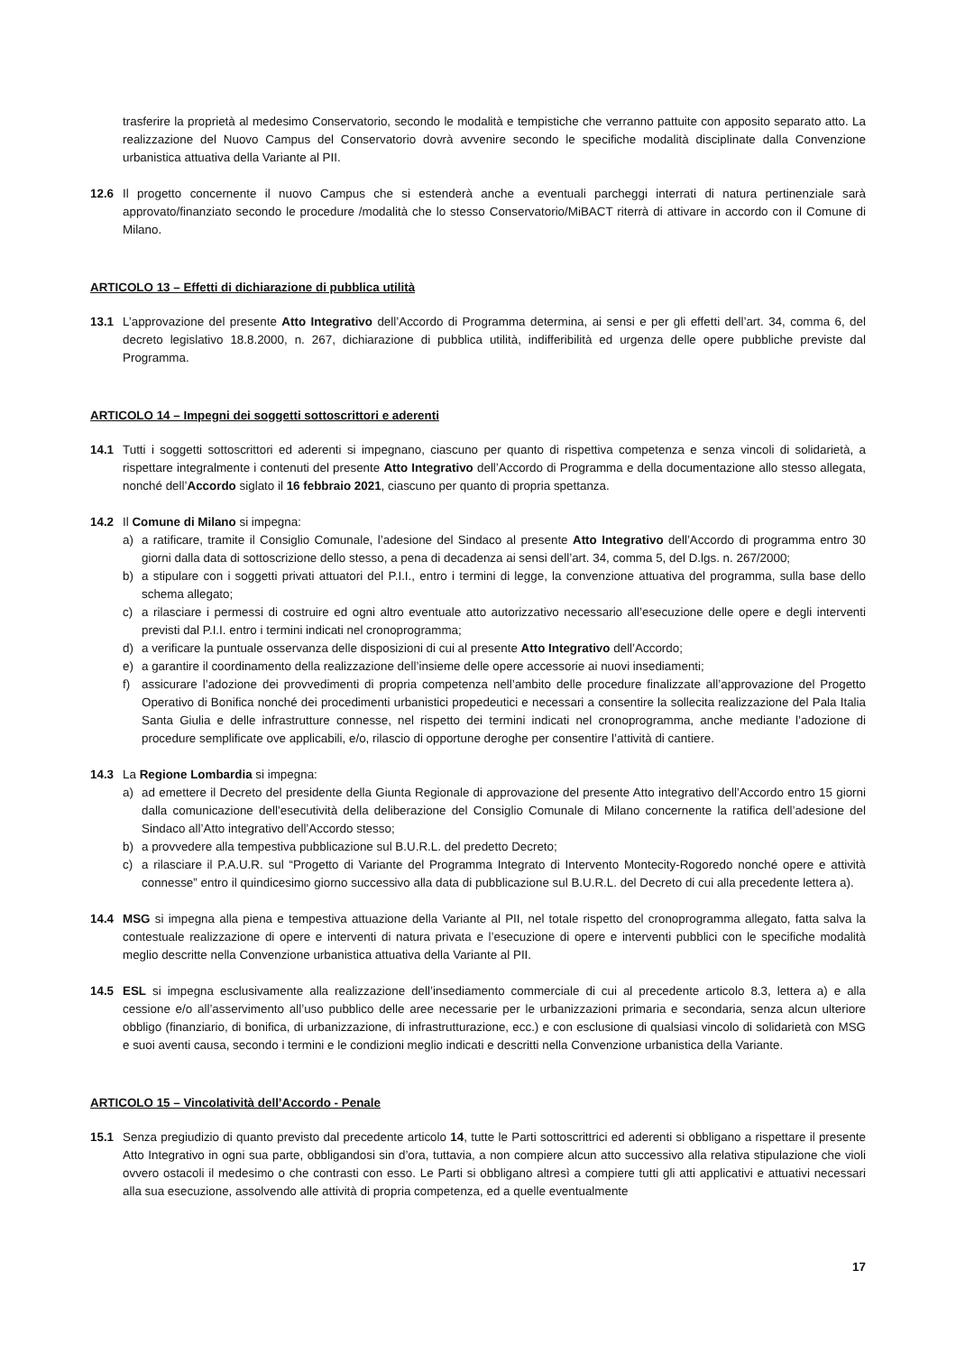trasferire la proprietà al medesimo Conservatorio, secondo le modalità e tempistiche che verranno pattuite con apposito separato atto. La realizzazione del Nuovo Campus del Conservatorio dovrà avvenire secondo le specifiche modalità disciplinate dalla Convenzione urbanistica attuativa della Variante al PII.
12.6 Il progetto concernente il nuovo Campus che si estenderà anche a eventuali parcheggi interrati di natura pertinenziale sarà approvato/finanziato secondo le procedure /modalità che lo stesso Conservatorio/MiBACT riterrà di attivare in accordo con il Comune di Milano.
ARTICOLO 13 – Effetti di dichiarazione di pubblica utilità
13.1 L’approvazione del presente Atto Integrativo dell’Accordo di Programma determina, ai sensi e per gli effetti dell’art. 34, comma 6, del decreto legislativo 18.8.2000, n. 267, dichiarazione di pubblica utilità, indifferibilità ed urgenza delle opere pubbliche previste dal Programma.
ARTICOLO 14 – Impegni dei soggetti sottoscrittori e aderenti
14.1 Tutti i soggetti sottoscrittori ed aderenti si impegnano, ciascuno per quanto di rispettiva competenza e senza vincoli di solidarietà, a rispettare integralmente i contenuti del presente Atto Integrativo dell’Accordo di Programma e della documentazione allo stesso allegata, nonché dell’Accordo siglato il 16 febbraio 2021, ciascuno per quanto di propria spettanza.
14.2 Il Comune di Milano si impegna:
a) a ratificare, tramite il Consiglio Comunale, l’adesione del Sindaco al presente Atto Integrativo dell’Accordo di programma entro 30 giorni dalla data di sottoscrizione dello stesso, a pena di decadenza ai sensi dell’art. 34, comma 5, del D.lgs. n. 267/2000;
b) a stipulare con i soggetti privati attuatori del P.I.I., entro i termini di legge, la convenzione attuativa del programma, sulla base dello schema allegato;
c) a rilasciare i permessi di costruire ed ogni altro eventuale atto autorizzativo necessario all’esecuzione delle opere e degli interventi previsti dal P.I.I. entro i termini indicati nel cronoprogramma;
d) a verificare la puntuale osservanza delle disposizioni di cui al presente Atto Integrativo dell’Accordo;
e) a garantire il coordinamento della realizzazione dell’insieme delle opere accessorie ai nuovi insediamenti;
f) assicurare l’adozione dei provvedimenti di propria competenza nell’ambito delle procedure finalizzate all’approvazione del Progetto Operativo di Bonifica nonché dei procedimenti urbanistici propedeutici e necessari a consentire la sollecita realizzazione del Pala Italia Santa Giulia e delle infrastrutture connesse, nel rispetto dei termini indicati nel cronoprogramma, anche mediante l’adozione di procedure semplificate ove applicabili, e/o, rilascio di opportune deroghe per consentire l’attività di cantiere.
14.3 La Regione Lombardia si impegna:
a) ad emettere il Decreto del presidente della Giunta Regionale di approvazione del presente Atto integrativo dell’Accordo entro 15 giorni dalla comunicazione dell’esecutività della deliberazione del Consiglio Comunale di Milano concernente la ratifica dell’adesione del Sindaco all’Atto integrativo dell’Accordo stesso;
b) a provvedere alla tempestiva pubblicazione sul B.U.R.L. del predetto Decreto;
c) a rilasciare il P.A.U.R. sul “Progetto di Variante del Programma Integrato di Intervento Montecity-Rogoredo nonché opere e attività connesse” entro il quindicesimo giorno successivo alla data di pubblicazione sul B.U.R.L. del Decreto di cui alla precedente lettera a).
14.4 MSG si impegna alla piena e tempestiva attuazione della Variante al PII, nel totale rispetto del cronoprogramma allegato, fatta salva la contestuale realizzazione di opere e interventi di natura privata e l’esecuzione di opere e interventi pubblici con le specifiche modalità meglio descritte nella Convenzione urbanistica attuativa della Variante al PII.
14.5 ESL si impegna esclusivamente alla realizzazione dell’insediamento commerciale di cui al precedente articolo 8.3, lettera a) e alla cessione e/o all’asservimento all’uso pubblico delle aree necessarie per le urbanizzazioni primaria e secondaria, senza alcun ulteriore obbligo (finanziario, di bonifica, di urbanizzazione, di infrastrutturazione, ecc.) e con esclusione di qualsiasi vincolo di solidarietà con MSG e suoi aventi causa, secondo i termini e le condizioni meglio indicati e descritti nella Convenzione urbanistica della Variante.
ARTICOLO 15 – Vincolatività dell’Accordo - Penale
15.1 Senza pregiudizio di quanto previsto dal precedente articolo 14, tutte le Parti sottoscrittrici ed aderenti si obbligano a rispettare il presente Atto Integrativo in ogni sua parte, obbligandosi sin d’ora, tuttavia, a non compiere alcun atto successivo alla relativa stipulazione che violi ovvero ostacoli il medesimo o che contrasti con esso. Le Parti si obbligano altresì a compiere tutti gli atti applicativi e attuativi necessari alla sua esecuzione, assolvendo alle attività di propria competenza, ed a quelle eventualmente
17